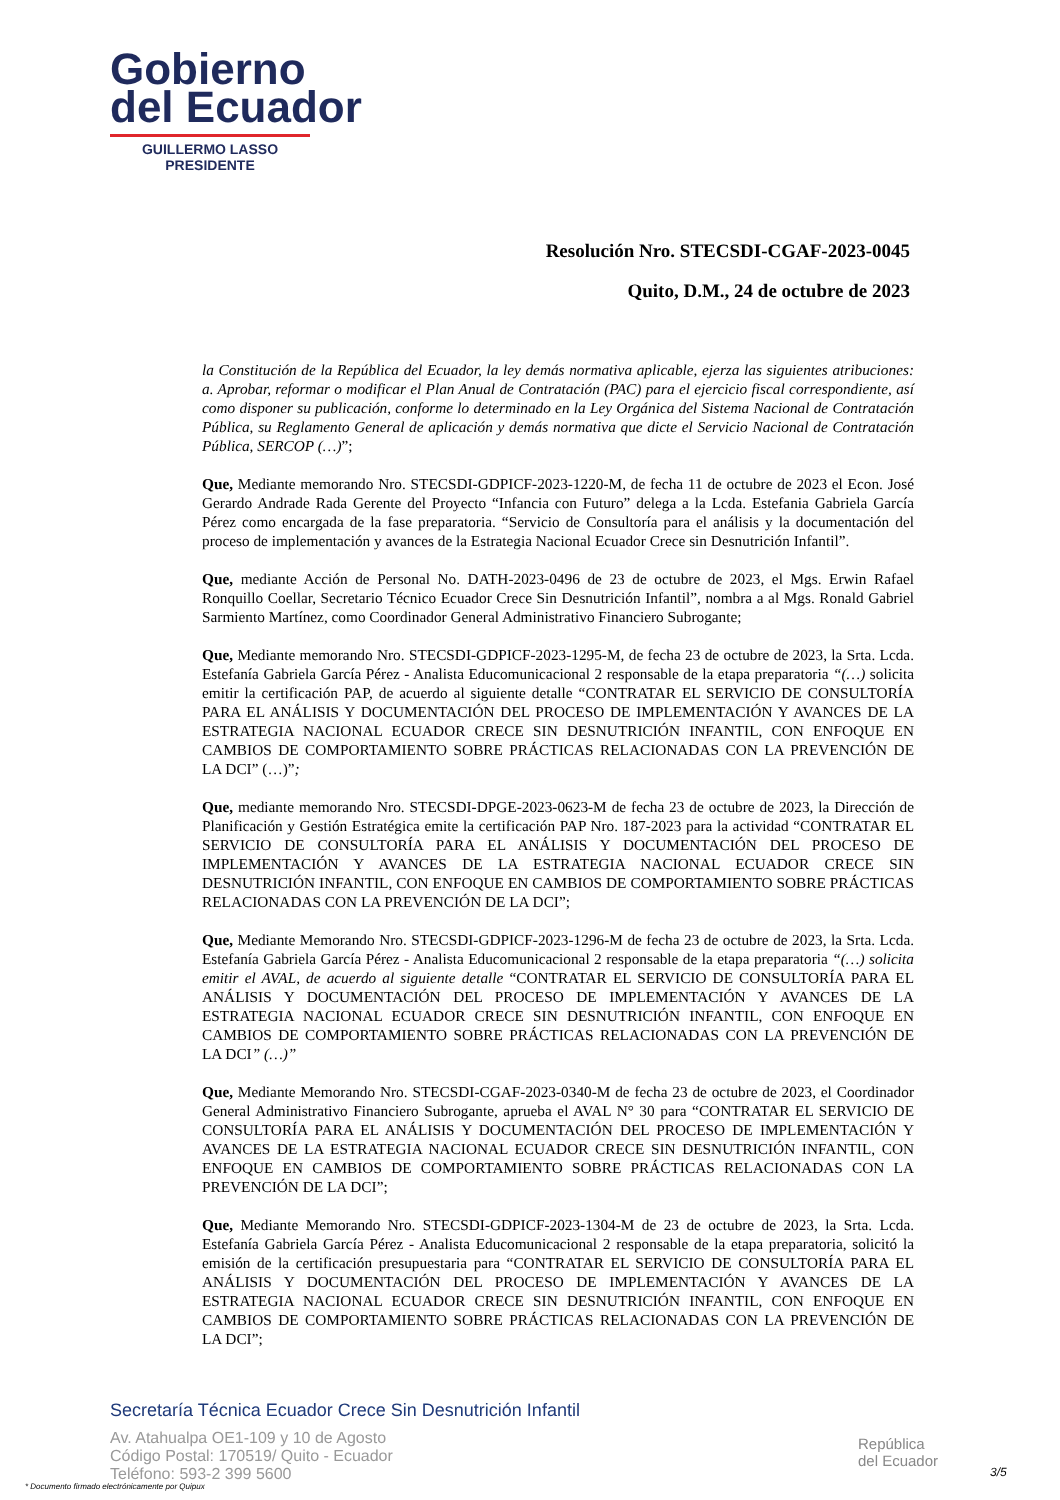Gobierno
del Ecuador
GUILLERMO LASSO
PRESIDENTE
Resolución Nro. STECSDI-CGAF-2023-0045
Quito, D.M., 24 de octubre de 2023
la Constitución de la República del Ecuador, la ley demás normativa aplicable, ejerza las siguientes atribuciones: a. Aprobar, reformar o modificar el Plan Anual de Contratación (PAC) para el ejercicio fiscal correspondiente, así como disponer su publicación, conforme lo determinado en la Ley Orgánica del Sistema Nacional de Contratación Pública, su Reglamento General de aplicación y demás normativa que dicte el Servicio Nacional de Contratación Pública, SERCOP (…)”;
Que, Mediante memorando Nro. STECSDI-GDPICF-2023-1220-M, de fecha 11 de octubre de 2023 el Econ. José Gerardo Andrade Rada Gerente del Proyecto “Infancia con Futuro” delega a la Lcda. Estefania Gabriela García Pérez como encargada de la fase preparatoria. “Servicio de Consultoría para el análisis y la documentación del proceso de implementación y avances de la Estrategia Nacional Ecuador Crece sin Desnutrición Infantil”.
Que, mediante Acción de Personal No. DATH-2023-0496 de 23 de octubre de 2023, el Mgs. Erwin Rafael Ronquillo Coellar, Secretario Técnico Ecuador Crece Sin Desnutrición Infantil”, nombra a al Mgs. Ronald Gabriel Sarmiento Martínez, como Coordinador General Administrativo Financiero Subrogante;
Que, Mediante memorando Nro. STECSDI-GDPICF-2023-1295-M, de fecha 23 de octubre de 2023, la Srta. Lcda. Estefanía Gabriela García Pérez - Analista Educomunicacional 2 responsable de la etapa preparatoria “(…) solicita emitir la certificación PAP, de acuerdo al siguiente detalle “CONTRATAR EL SERVICIO DE CONSULTORÍA PARA EL ANÁLISIS Y DOCUMENTACIÓN DEL PROCESO DE IMPLEMENTACIÓN Y AVANCES DE LA ESTRATEGIA NACIONAL ECUADOR CRECE SIN DESNUTRICIÓN INFANTIL, CON ENFOQUE EN CAMBIOS DE COMPORTAMIENTO SOBRE PRÁCTICAS RELACIONADAS CON LA PREVENCIÓN DE LA DCI” (…)”;
Que, mediante memorando Nro. STECSDI-DPGE-2023-0623-M de fecha 23 de octubre de 2023, la Dirección de Planificación y Gestión Estratégica emite la certificación PAP Nro. 187-2023 para la actividad “CONTRATAR EL SERVICIO DE CONSULTORÍA PARA EL ANÁLISIS Y DOCUMENTACIÓN DEL PROCESO DE IMPLEMENTACIÓN Y AVANCES DE LA ESTRATEGIA NACIONAL ECUADOR CRECE SIN DESNUTRICIÓN INFANTIL, CON ENFOQUE EN CAMBIOS DE COMPORTAMIENTO SOBRE PRÁCTICAS RELACIONADAS CON LA PREVENCIÓN DE LA DCI”;
Que, Mediante Memorando Nro. STECSDI-GDPICF-2023-1296-M de fecha 23 de octubre de 2023, la Srta. Lcda. Estefanía Gabriela García Pérez - Analista Educomunicacional 2 responsable de la etapa preparatoria “(…) solicita emitir el AVAL, de acuerdo al siguiente detalle “CONTRATAR EL SERVICIO DE CONSULTORÍA PARA EL ANÁLISIS Y DOCUMENTACIÓN DEL PROCESO DE IMPLEMENTACIÓN Y AVANCES DE LA ESTRATEGIA NACIONAL ECUADOR CRECE SIN DESNUTRICIÓN INFANTIL, CON ENFOQUE EN CAMBIOS DE COMPORTAMIENTO SOBRE PRÁCTICAS RELACIONADAS CON LA PREVENCIÓN DE LA DCI” (…)”
Que, Mediante Memorando Nro. STECSDI-CGAF-2023-0340-M de fecha 23 de octubre de 2023, el Coordinador General Administrativo Financiero Subrogante, aprueba el AVAL N° 30 para “CONTRATAR EL SERVICIO DE CONSULTORÍA PARA EL ANÁLISIS Y DOCUMENTACIÓN DEL PROCESO DE IMPLEMENTACIÓN Y AVANCES DE LA ESTRATEGIA NACIONAL ECUADOR CRECE SIN DESNUTRICIÓN INFANTIL, CON ENFOQUE EN CAMBIOS DE COMPORTAMIENTO SOBRE PRÁCTICAS RELACIONADAS CON LA PREVENCIÓN DE LA DCI”;
Que, Mediante Memorando Nro. STECSDI-GDPICF-2023-1304-M de 23 de octubre de 2023, la Srta. Lcda. Estefanía Gabriela García Pérez - Analista Educomunicacional 2 responsable de la etapa preparatoria, solicitó la emisión de la certificación presupuestaria para “CONTRATAR EL SERVICIO DE CONSULTORÍA PARA EL ANÁLISIS Y DOCUMENTACIÓN DEL PROCESO DE IMPLEMENTACIÓN Y AVANCES DE LA ESTRATEGIA NACIONAL ECUADOR CRECE SIN DESNUTRICIÓN INFANTIL, CON ENFOQUE EN CAMBIOS DE COMPORTAMIENTO SOBRE PRÁCTICAS RELACIONADAS CON LA PREVENCIÓN DE LA DCI”;
Secretaría Técnica Ecuador Crece Sin Desnutrición Infantil
Av. Atahualpa OE1-109 y 10 de Agosto
Código Postal: 170519/ Quito - Ecuador
Teléfono: 593-2 399 5600
República
del Ecuador
* Documento firmado electrónicamente por Quipux
3/5